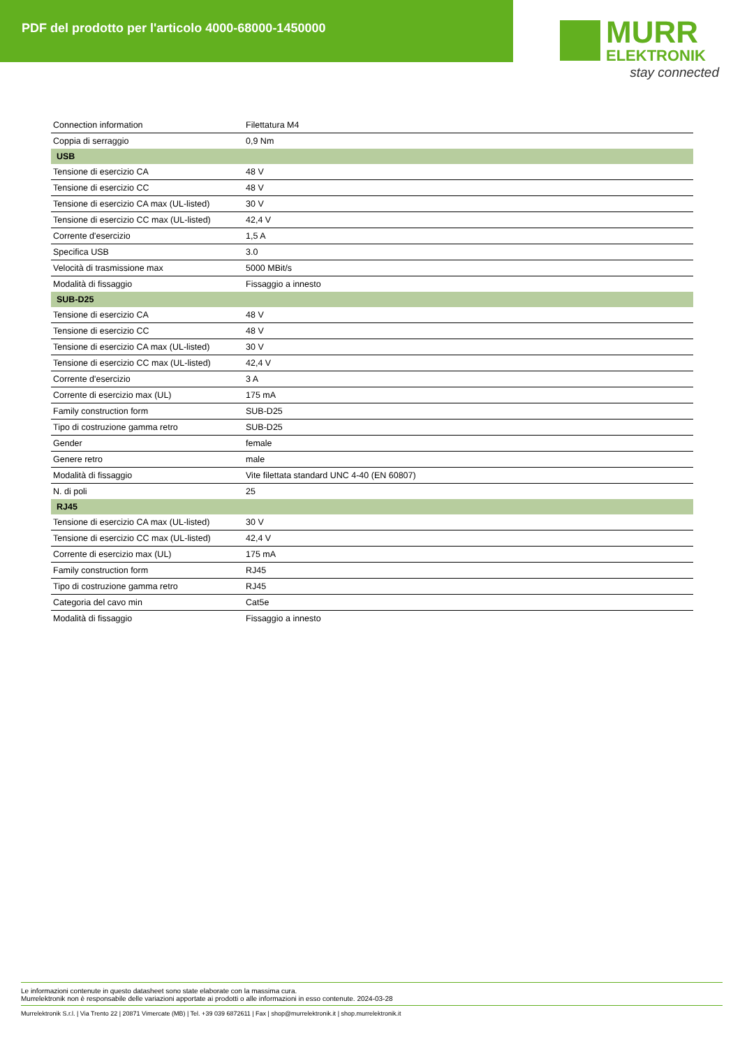PDF del prodotto per l'articolo 4000-68000-1450000
MURR
ELEKTRONIK
stay connected
| Connection information | Filettatura M4 |
| Coppia di serraggio | 0,9 Nm |
| USB | |
| Tensione di esercizio CA | 48 V |
| Tensione di esercizio CC | 48 V |
| Tensione di esercizio CA max (UL-listed) | 30 V |
| Tensione di esercizio CC max (UL-listed) | 42,4 V |
| Corrente d'esercizio | 1,5 A |
| Specifica USB | 3.0 |
| Velocità di trasmissione max | 5000 MBit/s |
| Modalità di fissaggio | Fissaggio a innesto |
| SUB-D25 | |
| Tensione di esercizio CA | 48 V |
| Tensione di esercizio CC | 48 V |
| Tensione di esercizio CA max (UL-listed) | 30 V |
| Tensione di esercizio CC max (UL-listed) | 42,4 V |
| Corrente d'esercizio | 3 A |
| Corrente di esercizio max (UL) | 175 mA |
| Family construction form | SUB-D25 |
| Tipo di costruzione gamma retro | SUB-D25 |
| Gender | female |
| Genere retro | male |
| Modalità di fissaggio | Vite filettata standard UNC 4-40 (EN 60807) |
| N. di poli | 25 |
| RJ45 | |
| Tensione di esercizio CA max (UL-listed) | 30 V |
| Tensione di esercizio CC max (UL-listed) | 42,4 V |
| Corrente di esercizio max (UL) | 175 mA |
| Family construction form | RJ45 |
| Tipo di costruzione gamma retro | RJ45 |
| Categoria del cavo min | Cat5e |
| Modalità di fissaggio | Fissaggio a innesto |
Le informazioni contenute in questo datasheet sono state elaborate con la massima cura.
Murrelektronik non è responsabile delle variazioni apportate ai prodotti o alle informazioni in esso contenute. 2024-03-28
Murrelektronik S.r.l. | Via Trento 22 | 20871 Vimercate (MB) | Tel. +39 039 6872611 | Fax | shop@murrelektronik.it | shop.murrelektronik.it